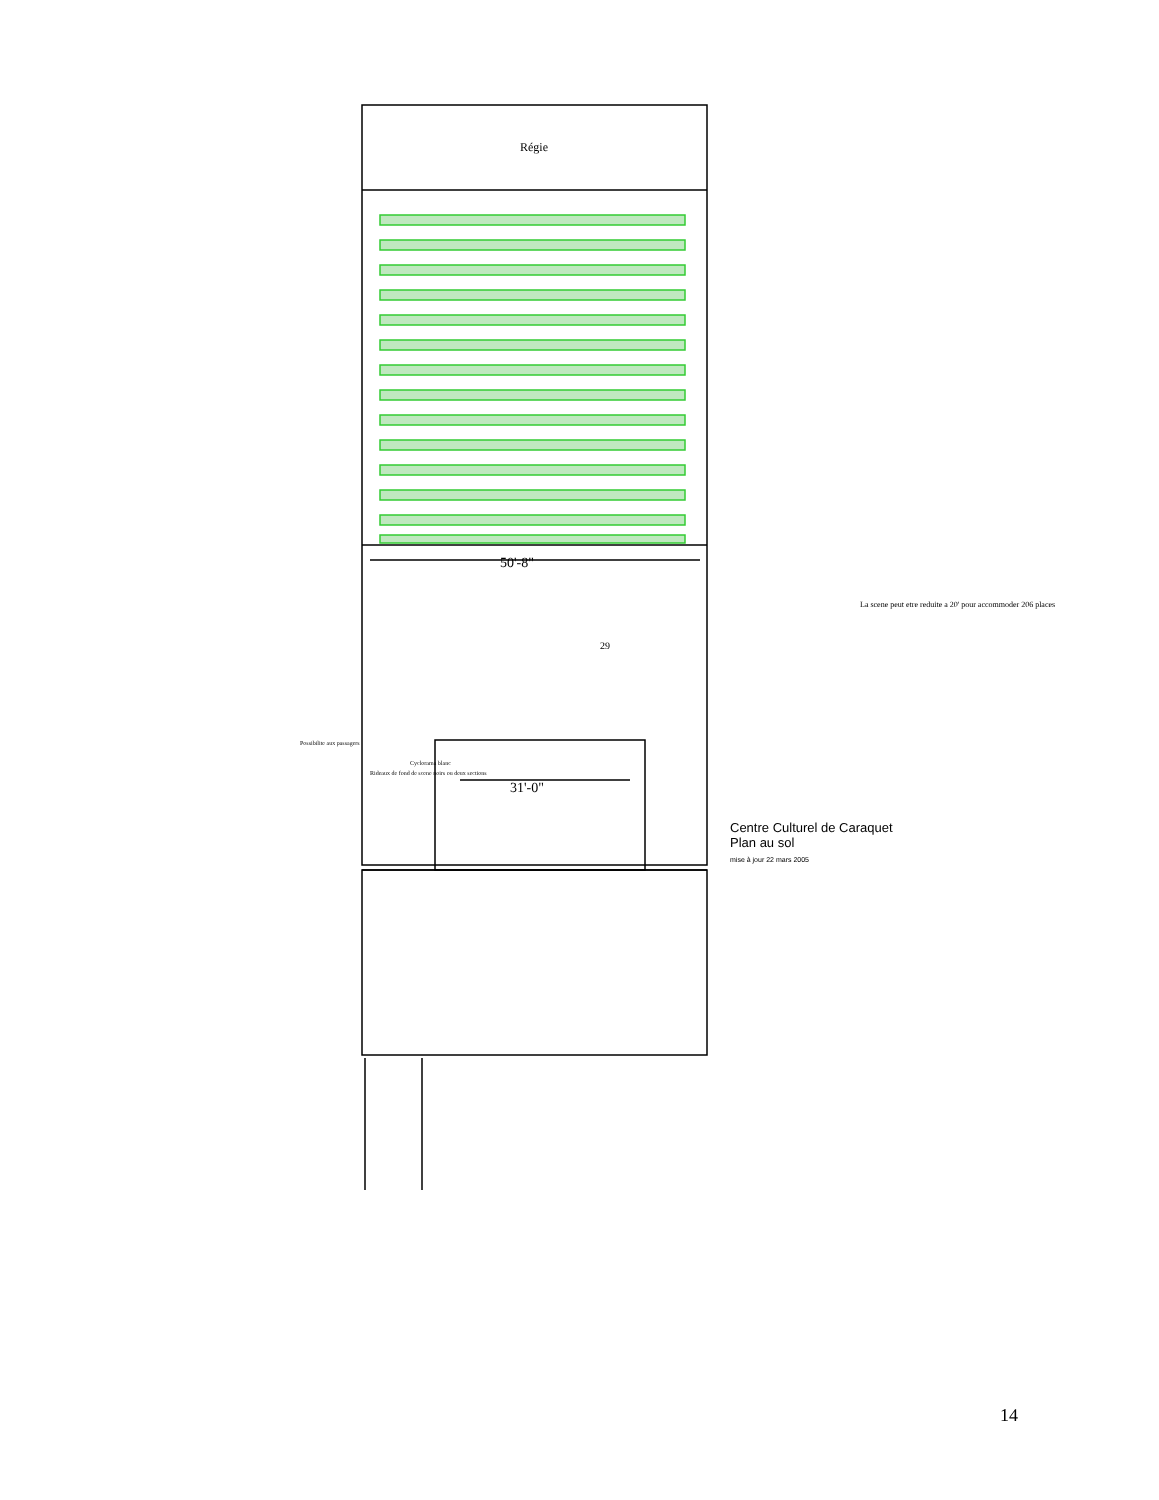Régie
50'-8"
31'-0"
29
La scene peut etre reduite a 20' pour accommoder 206 places
Possibilite aux passagers
Rideaux de fond de scene noirs ou deux sections
Cyclorama blanc
Centre Culturel de Caraquet
Plan au sol
mise à jour 22 mars 2005
14